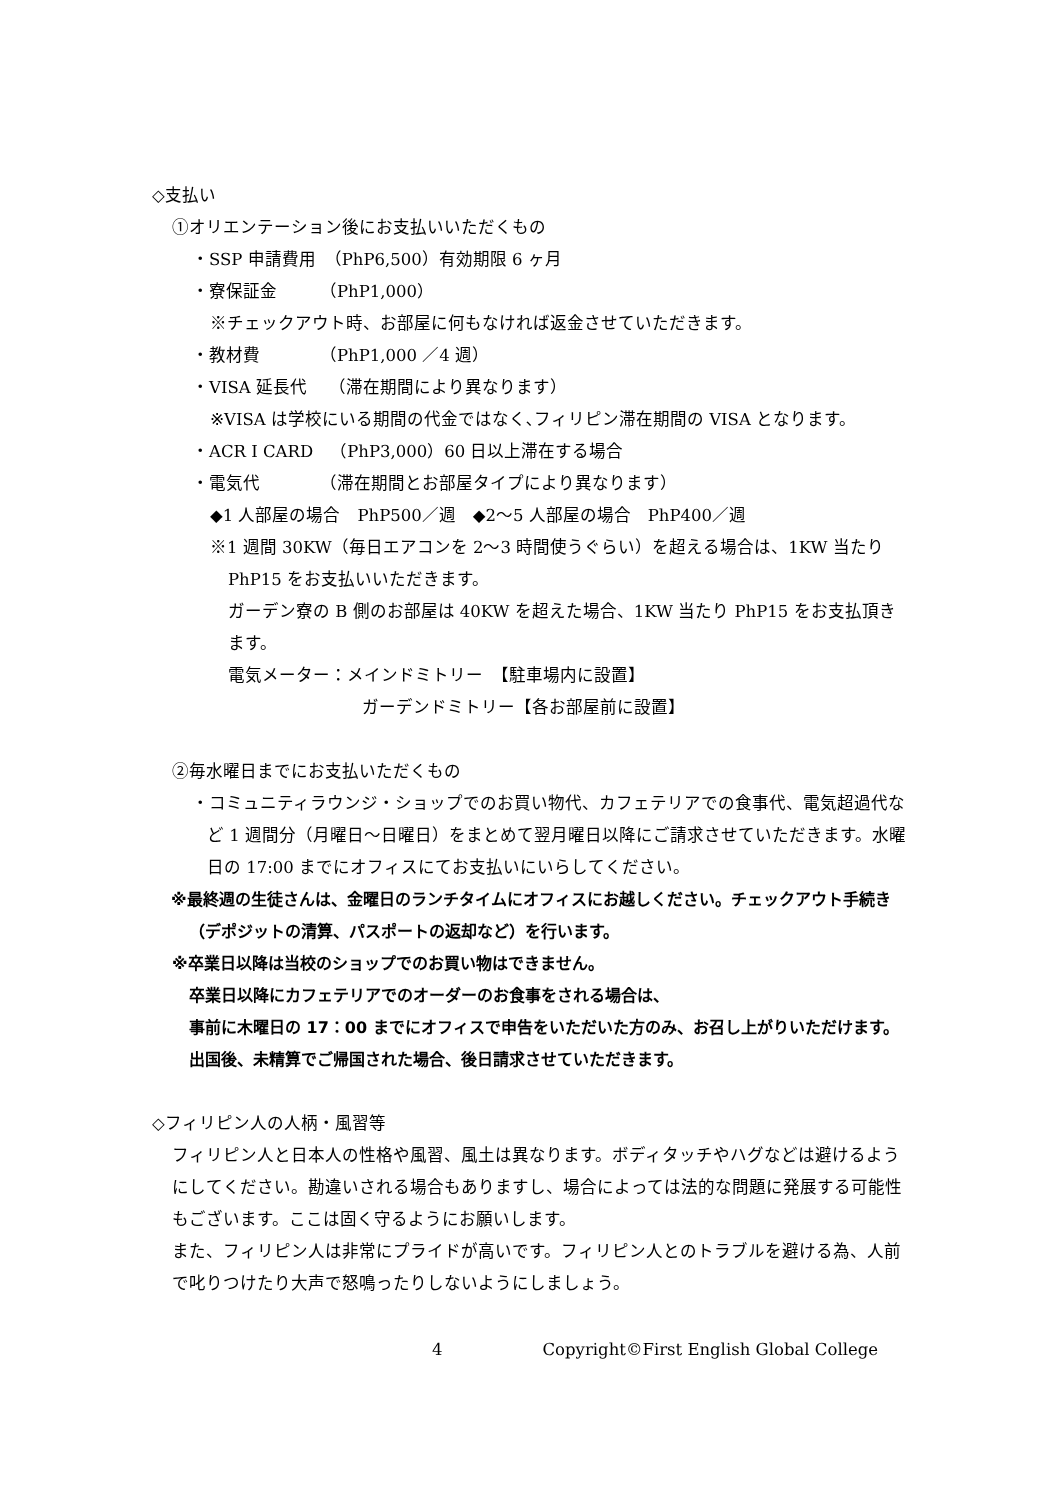◇支払い
①オリエンテーション後にお支払いいただくもの
・SSP 申請費用　（PhP6,500）有効期限 6 ヶ月
・寮保証金　　　（PhP1,000）
※チェックアウト時、お部屋に何もなければ返金させていただきます。
・教材費　　　　（PhP1,000 ／4 週）
・VISA 延長代　 （滞在期間により異なります）
※VISA は学校にいる期間の代金ではなく､フィリピン滞在期間の VISA となります。
・ACR I CARD　（PhP3,000）60 日以上滞在する場合
・電気代　　　　（滞在期間とお部屋タイプにより異なります）
◆1 人部屋の場合　PhP500／週　◆2～5 人部屋の場合　PhP400／週
※1 週間 30KW（毎日エアコンを 2～3 時間使うぐらい）を超える場合は、1KW 当たり PhP15 をお支払いいただきます。
ガーデン寮の B 側のお部屋は 40KW を超えた場合、1KW 当たり PhP15 をお支払頂きます。
電気メーター：メインドミトリー　【駐車場内に設置】
ガーデンドミトリー【各お部屋前に設置】
②毎水曜日までにお支払いただくもの
・コミュニティラウンジ・ショップでのお買い物代、カフェテリアでの食事代、電気超過代など 1 週間分（月曜日～日曜日）をまとめて翌月曜日以降にご請求させていただきます。水曜日の 17:00 までにオフィスにてお支払いにいらしてください。
※最終週の生徒さんは、金曜日のランチタイムにオフィスにお越しください。チェックアウト手続き（デポジットの清算、パスポートの返却など）を行います。
※卒業日以降は当校のショップでのお買い物はできません。
卒業日以降にカフェテリアでのオーダーのお食事をされる場合は、
事前に木曜日の 17：00 までにオフィスで申告をいただいた方のみ、お召し上がりいただけます。
出国後、未精算でご帰国された場合、後日請求させていただきます。
◇フィリピン人の人柄・風習等
フィリピン人と日本人の性格や風習、風土は異なります。ボディタッチやハグなどは避けるようにしてください。勘違いされる場合もありますし、場合によっては法的な問題に発展する可能性もございます。ここは固く守るようにお願いします。
また、フィリピン人は非常にプライドが高いです。フィリピン人とのトラブルを避ける為、人前で叱りつけたり大声で怒鳴ったりしないようにしましょう。
4 Copyright©First English Global College